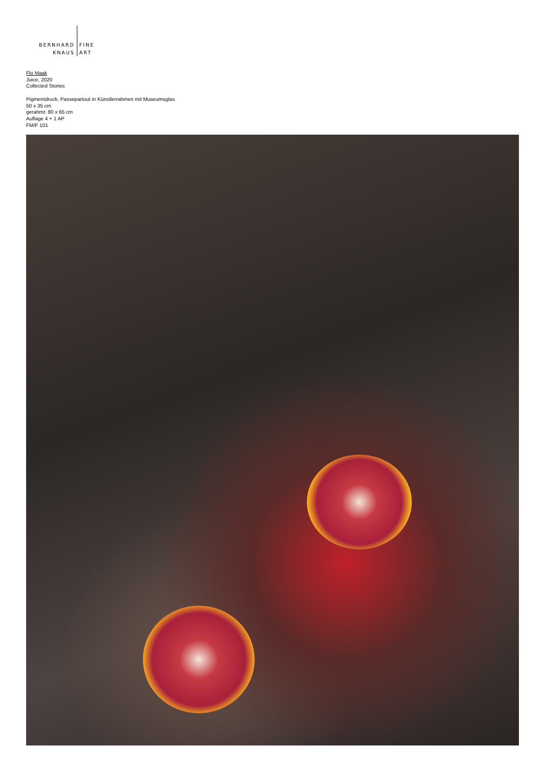BERNHARD
KNAUS
FINE
ART
Flo Maak
Juice, 2020
Collected Stories
Pigmentdruck, Passepartout in Künstlerrahmen mit Museumsglas
50 x 35 cm
gerahmt: 80 x 65 cm
Auflage 4 + 1 AP
FM/F 101